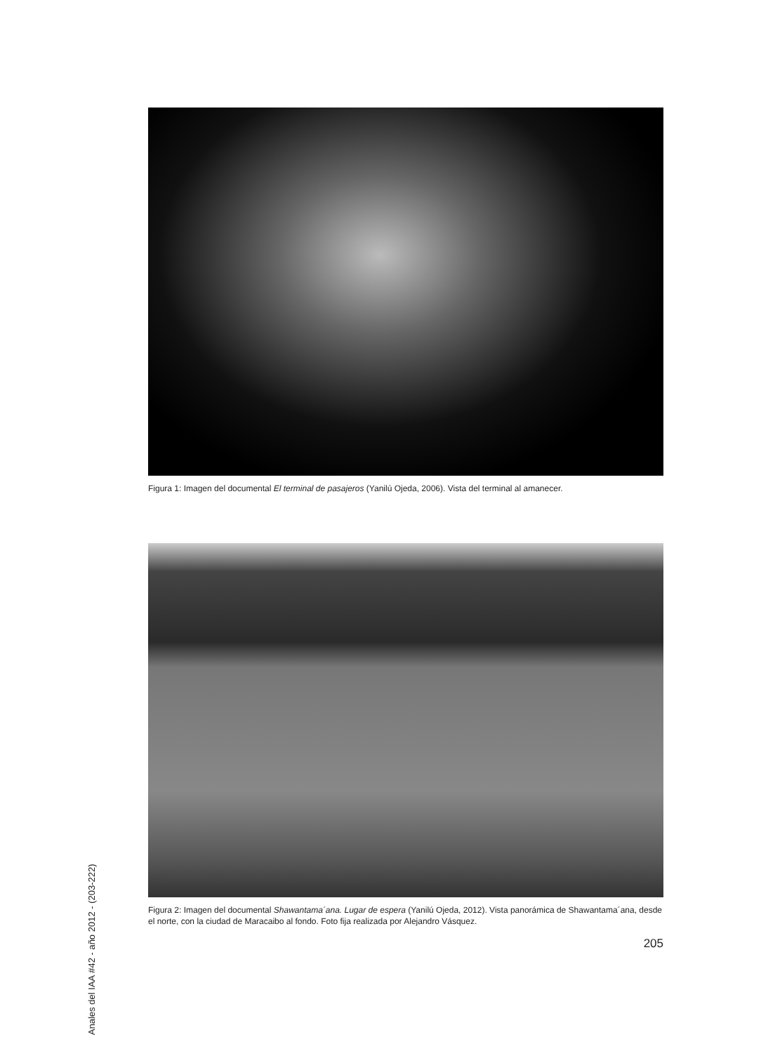Figura 1: Imagen del documental El terminal de pasajeros (Yanilú Ojeda, 2006). Vista del terminal al amanecer.
Figura 2: Imagen del documental Shawantama´ana. Lugar de espera (Yanilú Ojeda, 2012). Vista panorámica de Shawantama´ana, desde el norte, con la ciudad de Maracaibo al fondo. Foto fija realizada por Alejandro Vásquez.
205
Anales del IAA #42 - año 2012 - (203-222)